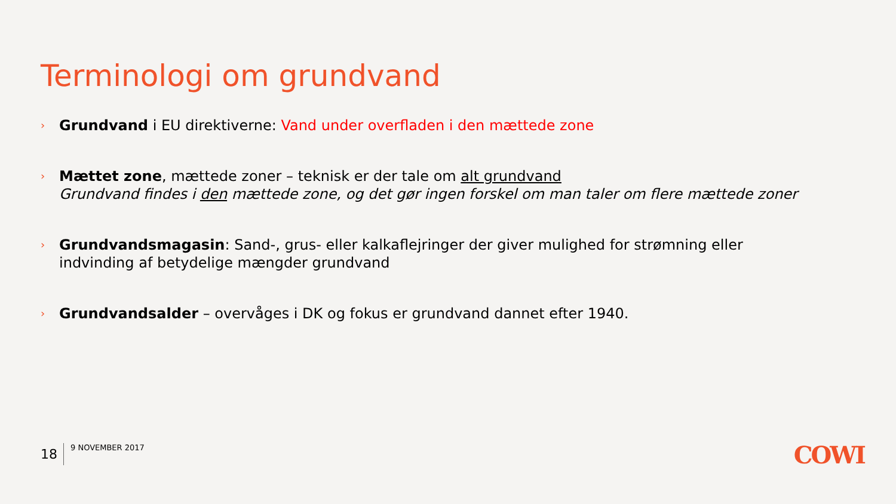Terminologi om grundvand
› Grundvand i EU direktiverne: Vand under overfladen i den mættede zone
› Mættet zone, mættede zoner – teknisk er der tale om alt grundvand
Grundvand findes i den mættede zone, og det gør ingen forskel om man taler om flere mættede zoner
› Grundvandsmagasin: Sand-, grus- eller kalkaflejringer der giver mulighed for strømning eller indvinding af betydelige mængder grundvand
› Grundvandsalder – overvåges i DK og fokus er grundvand dannet efter 1940.
18
9 NOVEMBER 2017
COWI